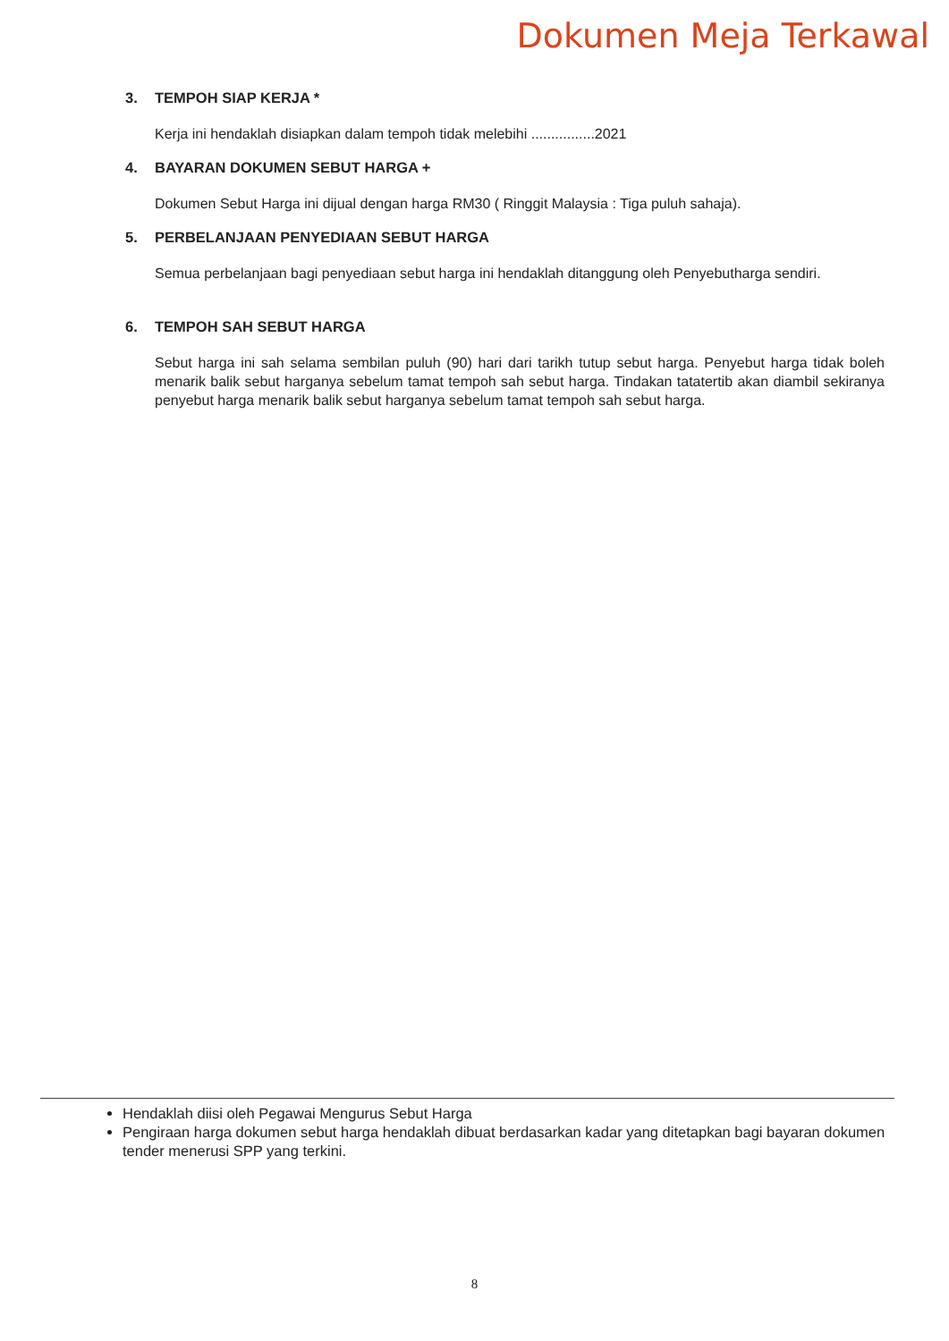Dokumen Meja Terkawal
3. TEMPOH SIAP KERJA *
Kerja ini hendaklah disiapkan dalam tempoh tidak melebihi ................2021
4. BAYARAN DOKUMEN SEBUT HARGA +
Dokumen Sebut Harga ini dijual dengan harga RM30 ( Ringgit Malaysia : Tiga puluh sahaja).
5. PERBELANJAAN PENYEDIAAN SEBUT HARGA
Semua perbelanjaan bagi penyediaan sebut harga ini hendaklah ditanggung oleh Penyebutharga sendiri.
6. TEMPOH SAH SEBUT HARGA
Sebut harga ini sah selama sembilan puluh (90) hari dari tarikh tutup sebut harga. Penyebut harga tidak boleh menarik balik sebut harganya sebelum tamat tempoh sah sebut harga. Tindakan tatatertib akan diambil sekiranya penyebut harga menarik balik sebut harganya sebelum tamat tempoh sah sebut harga.
Hendaklah diisi oleh Pegawai Mengurus Sebut Harga
Pengiraan harga dokumen sebut harga hendaklah dibuat berdasarkan kadar yang ditetapkan bagi bayaran dokumen tender menerusi SPP yang terkini.
8